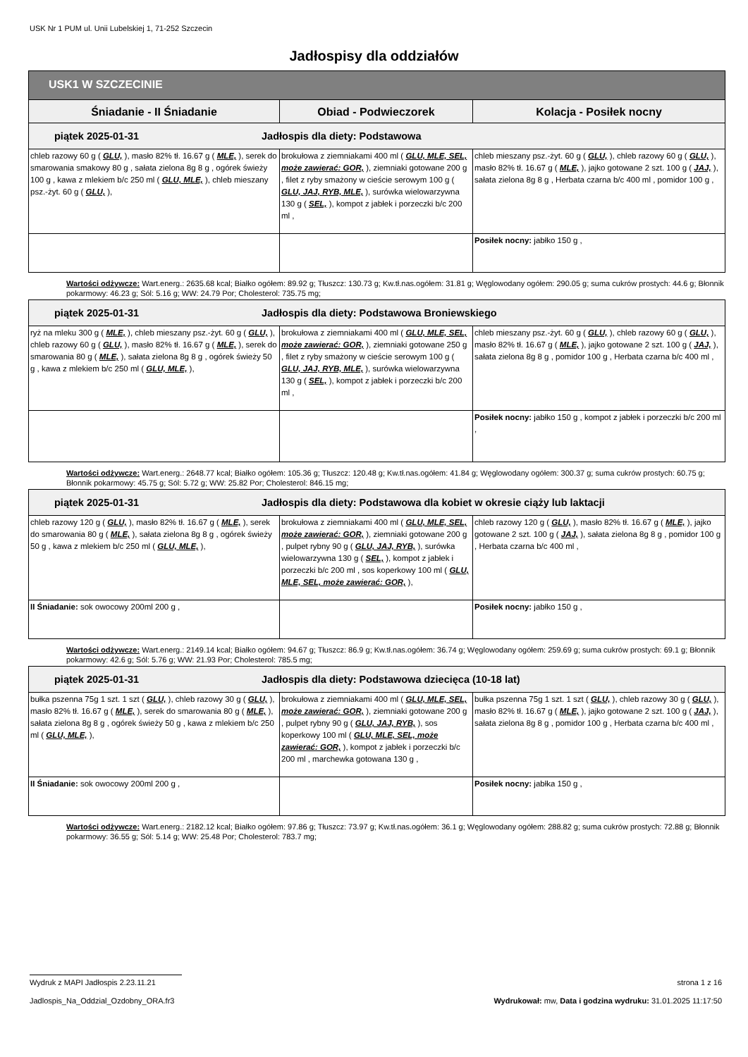USK Nr 1 PUM ul. Unii Lubelskiej 1, 71-252 Szczecin
Jadłospisy dla oddziałów
| USK1 W SZCZECINIE | | |
| --- | --- | --- |
| Śniadanie - II Śniadanie | Obiad - Podwieczorek | Kolacja - Posiłek nocny |
| piątek 2025-01-31 Jadłospis dla diety: Podstawowa | | |
| chleb razowy 60 g ( GLU, ), masło 82% tł. 16.67 g ( MLE, ), serek do smarowania smakowy 80 g , sałata zielona 8g 8 g , ogórek świeży 100 g , kawa z mlekiem b/c 250 ml ( GLU, MLE, ), chleb mieszany psz.-żyt. 60 g ( GLU, ), | brokułowa z ziemniakami 400 ml ( GLU, MLE, SEL, może zawierać: GOR, ), ziemniaki gotowane 200 g , filet z ryby smażony w cieście serowym 100 g ( GLU, JAJ, RYB, MLE, ), surówka wielowarzywna 130 g ( SEL, ), kompot z jabłek i porzeczki b/c 200 ml , | chleb mieszany psz.-żyt. 60 g ( GLU, ), chleb razowy 60 g ( GLU, ), masło 82% tł. 16.67 g ( MLE, ), jajko gotowane 2 szt. 100 g ( JAJ, ), sałata zielona 8g 8 g , Herbata czarna b/c 400 ml , pomidor 100 g , |
| | | Posiłek nocny: jabłko 150 g , |
Wartości odżywcze: Wart.energ.: 2635.68 kcal; Białko ogółem: 89.92 g; Tłuszcz: 130.73 g; Kw.tł.nas.ogółem: 31.81 g; Węglowodany ogółem: 290.05 g; suma cukrów prostych: 44.6 g; Błonnik pokarmowy: 46.23 g; Sól: 5.16 g; WW: 24.79 Por; Cholesterol: 735.75 mg;
| piątek 2025-01-31 Jadłospis dla diety: Podstawowa Broniewskiego | | |
| ryż na mleku 300 g ( MLE, ), chleb mieszany psz.-żyt. 60 g ( GLU, ), chleb razowy 60 g ( GLU, ), masło 82% tł. 16.67 g ( MLE, ), serek do smarowania 80 g ( MLE, ), sałata zielona 8g 8 g , ogórek świeży 50 g , kawa z mlekiem b/c 250 ml ( GLU, MLE, ), | brokułowa z ziemniakami 400 ml ( GLU, MLE, SEL, może zawierać: GOR, ), ziemniaki gotowane 250 g , filet z ryby smażony w cieście serowym 100 g ( GLU, JAJ, RYB, MLE, ), surówka wielowarzywna 130 g ( SEL, ), kompot z jabłek i porzeczki b/c 200 ml , | chleb mieszany psz.-żyt. 60 g ( GLU, ), chleb razowy 60 g ( GLU, ), masło 82% tł. 16.67 g ( MLE, ), jajko gotowane 2 szt. 100 g ( JAJ, ), sałata zielona 8g 8 g , pomidor 100 g , Herbata czarna b/c 400 ml , |
| | | Posiłek nocny: jabłko 150 g , kompot z jabłek i porzeczki b/c 200 ml , |
Wartości odżywcze: Wart.energ.: 2648.77 kcal; Białko ogółem: 105.36 g; Tłuszcz: 120.48 g; Kw.tł.nas.ogółem: 41.84 g; Węglowodany ogółem: 300.37 g; suma cukrów prostych: 60.75 g; Błonnik pokarmowy: 45.75 g; Sól: 5.72 g; WW: 25.82 Por; Cholesterol: 846.15 mg;
| piątek 2025-01-31 Jadłospis dla diety: Podstawowa dla kobiet w okresie ciąży lub laktacji | | |
| chleb razowy 120 g ( GLU, ), masło 82% tł. 16.67 g ( MLE, ), serek do smarowania 80 g ( MLE, ), sałata zielona 8g 8 g , ogórek świeży 50 g , kawa z mlekiem b/c 250 ml ( GLU, MLE, ), | brokułowa z ziemniakami 400 ml ( GLU, MLE, SEL, może zawierać: GOR, ), ziemniaki gotowane 200 g , pulpet rybny 90 g ( GLU, JAJ, RYB, ), surówka wielowarzywna 130 g ( SEL, ), kompot z jabłek i porzeczki b/c 200 ml , sos koperkowy 100 ml ( GLU, MLE, SEL, może zawierać: GOR, ), | chleb razowy 120 g ( GLU, ), masło 82% tł. 16.67 g ( MLE, ), jajko gotowane 2 szt. 100 g ( JAJ, ), sałata zielona 8g 8 g , pomidor 100 g , Herbata czarna b/c 400 ml , |
| II Śniadanie: sok owocowy 200ml 200 g , | | Posiłek nocny: jabłko 150 g , |
Wartości odżywcze: Wart.energ.: 2149.14 kcal; Białko ogółem: 94.67 g; Tłuszcz: 86.9 g; Kw.tł.nas.ogółem: 36.74 g; Węglowodany ogółem: 259.69 g; suma cukrów prostych: 69.1 g; Błonnik pokarmowy: 42.6 g; Sól: 5.76 g; WW: 21.93 Por; Cholesterol: 785.5 mg;
| piątek 2025-01-31 Jadłospis dla diety: Podstawowa dziecięca (10-18 lat) | | |
| bułka pszenna 75g 1 szt. 1 szt ( GLU, ), chleb razowy 30 g ( GLU, ), masło 82% tł. 16.67 g ( MLE, ), serek do smarowania 80 g ( MLE, ), sałata zielona 8g 8 g , ogórek świeży 50 g , kawa z mlekiem b/c 250 ml ( GLU, MLE, ), | brokułowa z ziemniakami 400 ml ( GLU, MLE, SEL, może zawierać: GOR, ), ziemniaki gotowane 200 g , pulpet rybny 90 g ( GLU, JAJ, RYB, ), sos koperkowy 100 ml ( GLU, MLE, SEL, może zawierać: GOR, ), kompot z jabłek i porzeczki b/c 200 ml , marchewka gotowana 130 g , | bułka pszenna 75g 1 szt. 1 szt ( GLU, ), chleb razowy 30 g ( GLU, ), masło 82% tł. 16.67 g ( MLE, ), jajko gotowane 2 szt. 100 g ( JAJ, ), sałata zielona 8g 8 g , pomidor 100 g , Herbata czarna b/c 400 ml , |
| II Śniadanie: sok owocowy 200ml 200 g , | | Posiłek nocny: jabłka 150 g , |
Wartości odżywcze: Wart.energ.: 2182.12 kcal; Białko ogółem: 97.86 g; Tłuszcz: 73.97 g; Kw.tł.nas.ogółem: 36.1 g; Węglowodany ogółem: 288.82 g; suma cukrów prostych: 72.88 g; Błonnik pokarmowy: 36.55 g; Sól: 5.14 g; WW: 25.48 Por; Cholesterol: 783.7 mg;
Wydruk z MAPI Jadłospis 2.23.11.21 strona 1 z 16
Jadlospis_Na_Oddzial_Ozdobny_ORA.fr3 Wydrukował: mw, Data i godzina wydruku: 31.01.2025 11:17:50